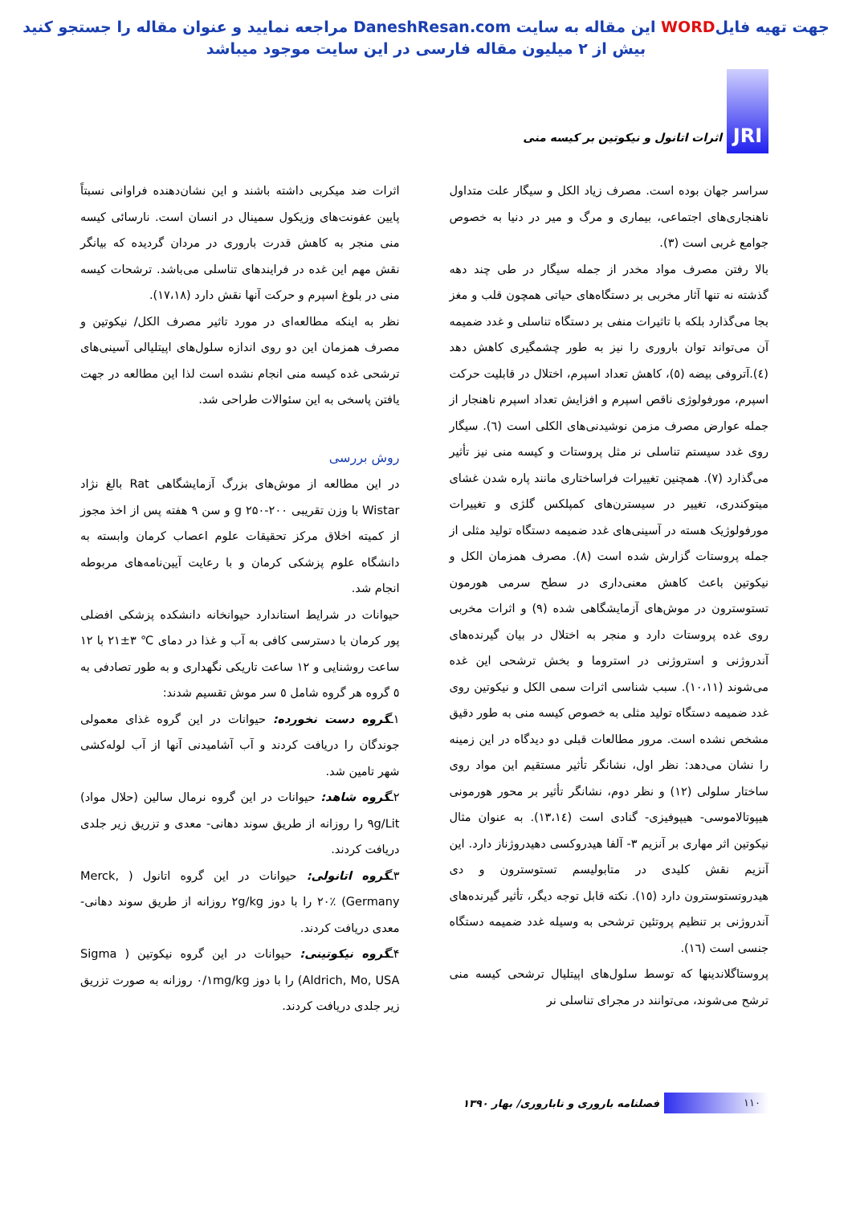جهت تهیه فایلWORD این مقاله به سایت DaneshResan.com مراجعه نمایید و عنوان مقاله را جستجو کنید
بیش از ۲ میلیون مقاله فارسی در این سایت موجود میباشد
JRI
اثرات اتانول و نیکوتین بر کیسه منی
سراسر جهان بوده است. مصرف زیاد الکل و سیگار علت متداول ناهنجاری‌های اجتماعی، بیماری و مرگ و میر در دنیا به خصوص جوامع غربی است (۳).
بالا رفتن مصرف مواد مخدر از جمله سیگار در طی چند دهه گذشته نه تنها آثار مخربی بر دستگاه‌های حیاتی همچون قلب و مغز بجا می‌گذارد بلکه با تاثیرات منفی بر دستگاه تناسلی و غدد ضمیمه آن می‌تواند توان باروری را نیز به طور چشمگیری کاهش دهد (٤).آتروفی بیضه (٥)، کاهش تعداد اسپرم، اختلال در قابلیت حرکت اسپرم، مورفولوژی ناقص اسپرم و افزایش تعداد اسپرم ناهنجار از جمله عوارض مصرف مزمن نوشیدنی‌های الکلی است (٦). سیگار روی غدد سیستم تناسلی نر مثل پروستات و کیسه منی نیز تأثیر می‌گذارد (۷). همچنین تغییرات فراساختاری مانند پاره شدن غشای میتوکندری، تغییر در سیسترن‌های کمپلکس گلژی و تغییرات مورفولوژیک هسته در آسینی‌های غدد ضمیمه دستگاه تولید مثلی از جمله پروستات گزارش شده است (۸). مصرف همزمان الکل و نیکوتین باعث کاهش معنی‌داری در سطح سرمی هورمون تستوسترون در موش‌های آزمایشگاهی شده (۹) و اثرات مخربی روی غده پروستات دارد و منجر به اختلال در بیان گیرنده‌های آندروژنی و استروژنی در استروما و بخش ترشحی این غده می‌شوند (۱۰،۱۱). سبب شناسی اثرات سمی الکل و نیکوتین روی غدد ضمیمه دستگاه تولید مثلی به خصوص کیسه منی به طور دقیق مشخص نشده است. مرور مطالعات قبلی دو دیدگاه در این زمینه را نشان می‌دهد: نظر اول، نشانگر تأثیر مستقیم این مواد روی ساختار سلولی (۱۲) و نظر دوم، نشانگر تأثیر بر محور هورمونی هیپوتالاموسی- هیپوفیزی- گنادی است (۱۳،۱٤). به عنوان مثال نیکوتین اثر مهاری بر آنزیم ۳- آلفا هیدروکسی دهیدروژناز دارد. این آنزیم نقش کلیدی در متابولیسم تستوسترون و دی هیدروتستوسترون دارد (۱٥). نکته قابل توجه دیگر، تأثیر گیرنده‌های آندروژنی بر تنظیم پروتئین ترشحی به وسیله غدد ضمیمه دستگاه جنسی است (۱٦).
پروستاگلاندینها که توسط سلول‌های اپیتلیال ترشحی کیسه منی ترشح می‌شوند، می‌توانند در مجرای تناسلی نر
اثرات ضد میکربی داشته باشند و این نشان‌دهنده فراوانی نسبتاً پایین عفونت‌های وزیکول سمینال در انسان است. نارسائی کیسه منی منجر به کاهش قدرت باروری در مردان گردیده که بیانگر نقش مهم این غده در فرایندهای تناسلی می‌باشد. ترشحات کیسه منی در بلوغ اسپرم و حرکت آنها نقش دارد (۱۷،۱۸).
نظر به اینکه مطالعه‌ای در مورد تاثیر مصرف الکل/ نیکوتین و مصرف همزمان این دو روی اندازه سلول‌های اپیتلیالی آسینی‌های ترشحی غده کیسه منی انجام نشده است لذا این مطالعه در جهت یافتن پاسخی به این سئوالات طراحی شد.
روش بررسی
در این مطالعه از موش‌های بزرگ آزمایشگاهی Rat بالغ نژاد Wistar با وزن تقریبی g ۲۵۰-۲۰۰ و سن ۹ هفته پس از اخذ مجوز از کمیته اخلاق مرکز تحقیقات علوم اعصاب کرمان وابسته به دانشگاه علوم پزشکی کرمان و با رعایت آیین‌نامه‌های مربوطه انجام شد.
حیوانات در شرایط استاندارد حیوانخانه دانشکده پزشکی افضلی پور کرمان با دسترسی کافی به آب و غذا در دمای ℃ ۳±۲۱ با ۱۲ ساعت روشنایی و ۱۲ ساعت تاریکی نگهداری و به طور تصادفی به ٥ گروه هر گروه شامل ٥ سر موش تقسیم شدند:
۱ـگروه دست نخورده: حیوانات در این گروه غذای معمولی جوندگان را دریافت کردند و آب آشامیدنی آنها از آب لوله‌کشی شهر تامین شد.
۲ـگروه شاهد: حیوانات در این گروه نرمال سالین (حلال مواد) ۹g/Lit را روزانه از طریق سوند دهانی- معدی و تزریق زیر جلدی دریافت کردند.
۳ـگروه اتانولی: حیوانات در این گروه اتانول ( Merck, Germany) ۲۰٪ را با دوز ۲g/kg روزانه از طریق سوند دهانی- معدی دریافت کردند.
۴ـگروه نیکوتینی: حیوانات در این گروه نیکوتین ( Sigma Aldrich, Mo, USA) را با دوز ۰/۱mg/kg روزانه به صورت تزریق زیر جلدی دریافت کردند.
۱۱۰
فصلنامه باروری و ناباروری/ بهار ۱۳۹۰